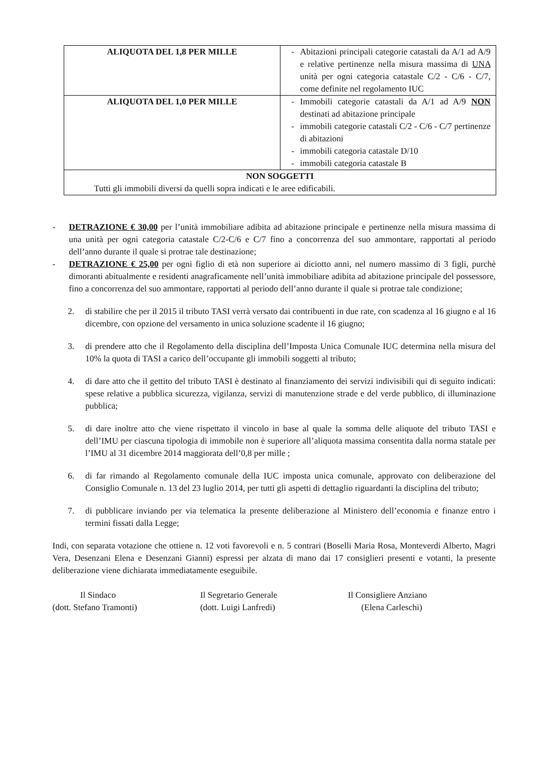| ALIQUOTA DEL 1,8 PER MILLE | - Abitazioni principali categorie catastali da A/1 ad A/9 e relative pertinenze nella misura massima di UNA unità per ogni categoria catastale C/2 - C/6 - C/7, come definite nel regolamento IUC |
| ALIQUOTA DEL 1,0 PER MILLE | - Immobili categorie catastali da A/1 ad A/9 NON destinati ad abitazione principale - immobili categorie catastali C/2 - C/6 - C/7 pertinenze di abitazioni - immobili categoria catastale D/10 - immobili categoria catastale B |
| NON SOGGETTI Tutti gli immobili diversi da quelli sopra indicati e le aree edificabili. | |
- DETRAZIONE € 30,00 per l’unità immobiliare adibita ad abitazione principale e pertinenze nella misura massima di una unità per ogni categoria catastale C/2-C/6 e C/7 fino a concorrenza del suo ammontare, rapportati al periodo dell’anno durante il quale si protrae tale destinazione;
- DETRAZIONE € 25,00 per ogni figlio di età non superiore ai diciotto anni, nel numero massimo di 3 figli, purchè dimoranti abitualmente e residenti anagraficamente nell’unità immobiliare adibita ad abitazione principale del possessore, fino a concorrenza del suo ammontare, rapportati al periodo dell’anno durante il quale si protrae tale condizione;
2. di stabilire che per il 2015 il tributo TASI verrà versato dai contribuenti in due rate, con scadenza al 16 giugno e al 16 dicembre, con opzione del versamento in unica soluzione scadente il 16 giugno;
3. di prendere atto che il Regolamento della disciplina dell’Imposta Unica Comunale IUC determina nella misura del 10% la quota di TASI a carico dell’occupante gli immobili soggetti al tributo;
4. di dare atto che il gettito del tributo TASI è destinato al finanziamento dei servizi indivisibili qui di seguito indicati: spese relative a pubblica sicurezza, vigilanza, servizi di manutenzione strade e del verde pubblico, di illuminazione pubblica;
5. di dare inoltre atto che viene rispettato il vincolo in base al quale la somma delle aliquote del tributo TASI e dell’IMU per ciascuna tipologia di immobile non è superiore all’aliquota massima consentita dalla norma statale per l’IMU al 31 dicembre 2014 maggiorata dell’0,8 per mille ;
6. di far rimando al Regolamento comunale della IUC imposta unica comunale, approvato con deliberazione del Consiglio Comunale n. 13 del 23 luglio 2014, per tutti gli aspetti di dettaglio riguardanti la disciplina del tributo;
7. di pubblicare inviando per via telematica la presente deliberazione al Ministero dell’economia e finanze entro i termini fissati dalla Legge;
Indi, con separata votazione che ottiene n. 12 voti favorevoli e n. 5 contrari (Boselli Maria Rosa, Monteverdi Alberto, Magri Vera, Desenzani Elena e Desenzani Gianni) espressi per alzata di mano dai 17 consiglieri presenti e votanti, la presente deliberazione viene dichiarata immediatamente eseguibile.
Il Sindaco
(dott. Stefano Tramonti)
Il Segretario Generale
(dott. Luigi Lanfredi)
Il Consigliere Anziano
(Elena Carleschi)